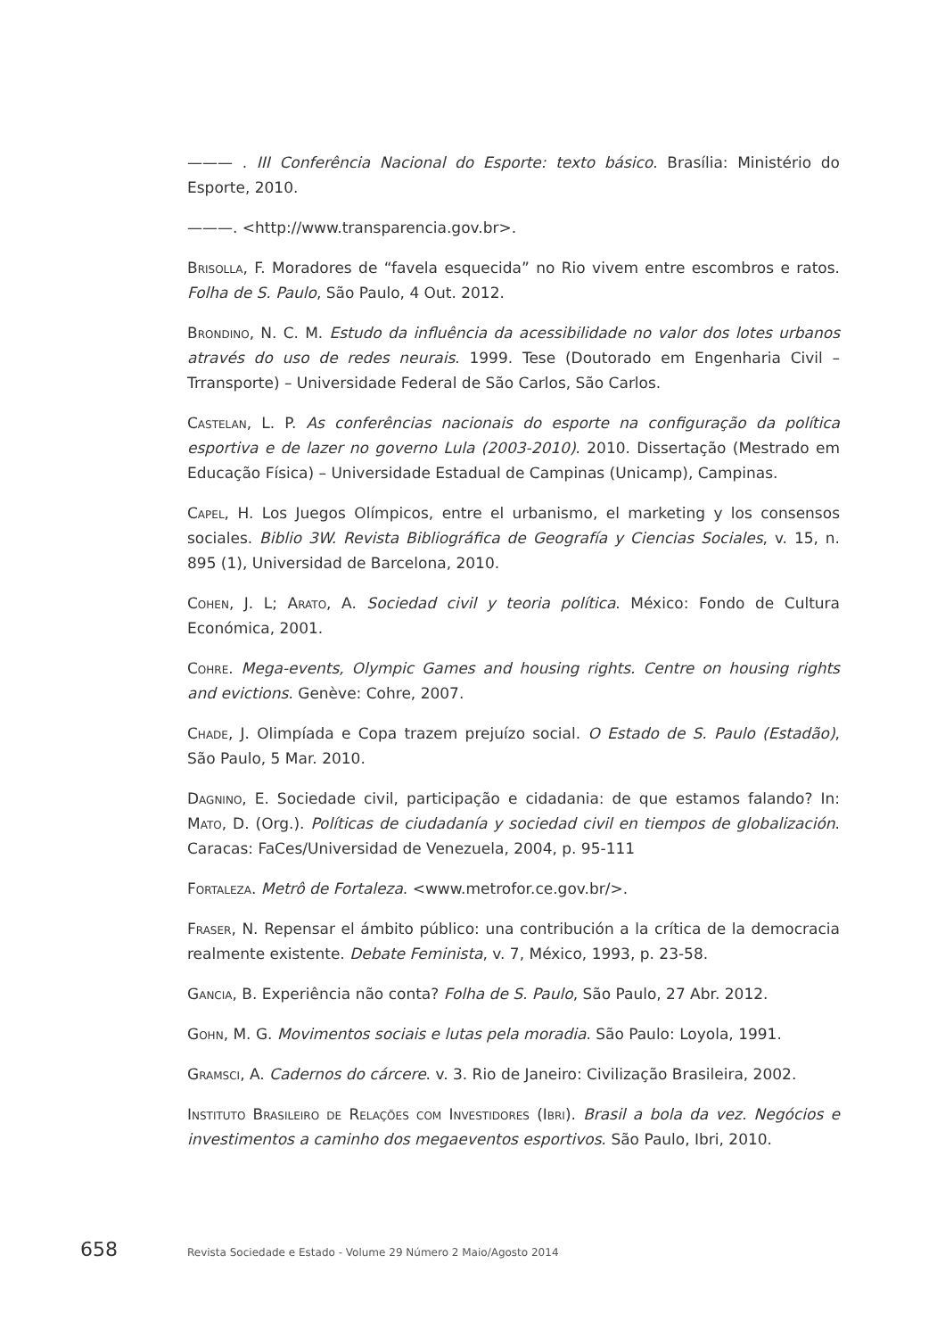——— . III Conferência Nacional do Esporte: texto básico. Brasília: Ministério do Esporte, 2010.
———. <http://www.transparencia.gov.br>.
Brisolla, F. Moradores de “favela esquecida” no Rio vivem entre escombros e ratos. Folha de S. Paulo, São Paulo, 4 Out. 2012.
Brondino, N. C. M. Estudo da influência da acessibilidade no valor dos lotes urbanos através do uso de redes neurais. 1999. Tese (Doutorado em Engenharia Civil – Trransporte) – Universidade Federal de São Carlos, São Carlos.
Castelan, L. P. As conferências nacionais do esporte na configuração da política esportiva e de lazer no governo Lula (2003-2010). 2010. Dissertação (Mestrado em Educação Física) – Universidade Estadual de Campinas (Unicamp), Campinas.
Capel, H. Los Juegos Olímpicos, entre el urbanismo, el marketing y los consensos sociales. Biblio 3W. Revista Bibliográfica de Geografía y Ciencias Sociales, v. 15, n. 895 (1), Universidad de Barcelona, 2010.
Cohen, J. L; Arato, A. Sociedad civil y teoria política. México: Fondo de Cultura Económica, 2001.
Cohre. Mega-events, Olympic Games and housing rights. Centre on housing rights and evictions. Genève: Cohre, 2007.
Chade, J. Olimpíada e Copa trazem prejuízo social. O Estado de S. Paulo (Estadão), São Paulo, 5 Mar. 2010.
Dagnino, E. Sociedade civil, participação e cidadania: de que estamos falando? In: Mato, D. (Org.). Políticas de ciudadanía y sociedad civil en tiempos de globalización. Caracas: FaCes/Universidad de Venezuela, 2004, p. 95-111
Fortaleza. Metrô de Fortaleza. <www.metrofor.ce.gov.br/>.
Fraser, N. Repensar el ámbito público: una contribución a la crítica de la democracia realmente existente. Debate Feminista, v. 7, México, 1993, p. 23-58.
Gancia, B. Experiência não conta? Folha de S. Paulo, São Paulo, 27 Abr. 2012.
Gohn, M. G. Movimentos sociais e lutas pela moradia. São Paulo: Loyola, 1991.
Gramsci, A. Cadernos do cárcere. v. 3. Rio de Janeiro: Civilização Brasileira, 2002.
Instituto Brasileiro de Relações com Investidores (Ibri). Brasil a bola da vez. Negócios e investimentos a caminho dos megaeventos esportivos. São Paulo, Ibri, 2010.
658 Revista Sociedade e Estado - Volume 29 Número 2 Maio/Agosto 2014